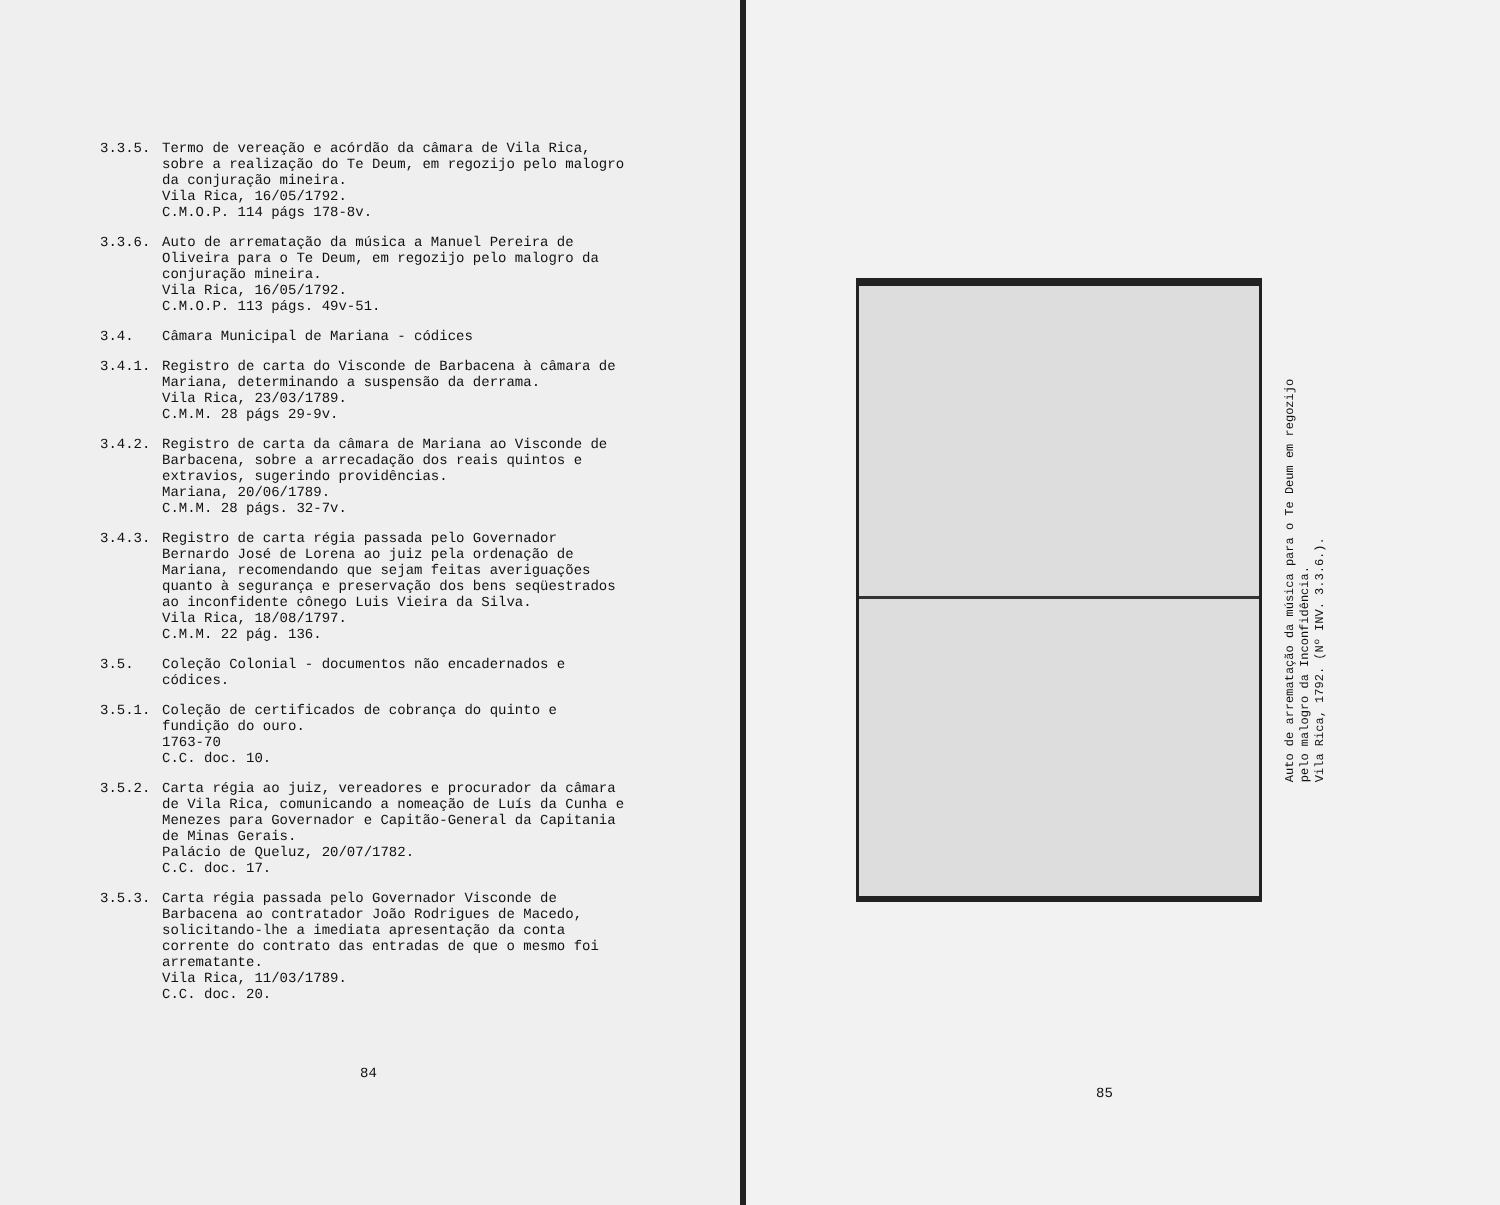3.3.5. Termo de vereação e acórdão da câmara de Vila Rica, sobre a realização do Te Deum, em regozijo pelo malogro da conjuração mineira.
Vila Rica, 16/05/1792.
C.M.O.P. 114 págs 178-8v.
3.3.6. Auto de arrematação da música a Manuel Pereira de Oliveira para o Te Deum, em regozijo pelo malogro da conjuração mineira.
Vila Rica, 16/05/1792.
C.M.O.P. 113 págs. 49v-51.
3.4. Câmara Municipal de Mariana - códices
3.4.1. Registro de carta do Visconde de Barbacena à câmara de Mariana, determinando a suspensão da derrama.
Vila Rica, 23/03/1789.
C.M.M. 28 págs 29-9v.
3.4.2. Registro de carta da câmara de Mariana ao Visconde de Barbacena, sobre a arrecadação dos reais quintos e extravios, sugerindo providências.
Mariana, 20/06/1789.
C.M.M. 28 págs. 32-7v.
3.4.3. Registro de carta régia passada pelo Governador Bernardo José de Lorena ao juiz pela ordenação de Mariana, recomendando que sejam feitas averiguações quanto à segurança e preservação dos bens seqüestrados ao inconfidente cônego Luis Vieira da Silva.
Vila Rica, 18/08/1797.
C.M.M. 22 pág. 136.
3.5. Coleção Colonial - documentos não encadernados e códices.
3.5.1. Coleção de certificados de cobrança do quinto e fundição do ouro.
1763-70
C.C. doc. 10.
3.5.2. Carta régia ao juiz, vereadores e procurador da câmara de Vila Rica, comunicando a nomeação de Luís da Cunha e Menezes para Governador e Capitão-General da Capitania de Minas Gerais.
Palácio de Queluz, 20/07/1782.
C.C. doc. 17.
3.5.3. Carta régia passada pelo Governador Visconde de Barbacena ao contratador João Rodrigues de Macedo, solicitando-lhe a imediata apresentação da conta corrente do contrato das entradas de que o mesmo foi arrematante.
Vila Rica, 11/03/1789.
C.C. doc. 20.
84
Auto de arrematação da música para o Te Deum em regozijo
pelo malogro da Inconfidência.
Vila Rica, 1792. (Nº INV. 3.3.6.).
85